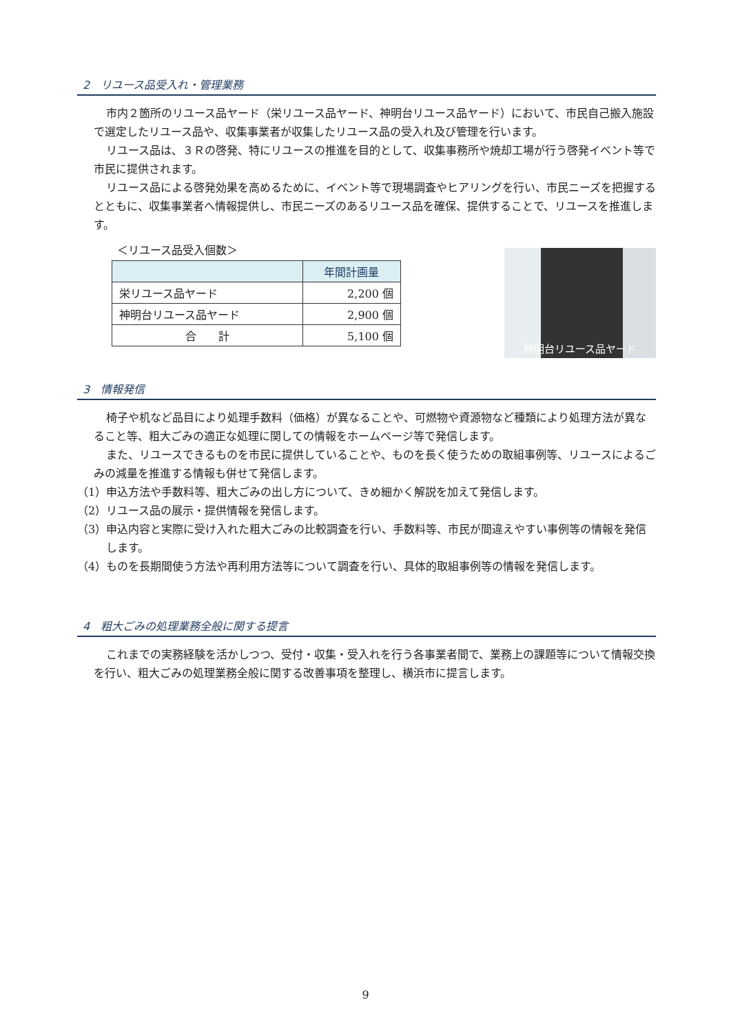2　リユース品受入れ・管理業務
市内２箇所のリユース品ヤード（栄リユース品ヤード、神明台リユース品ヤード）において、市民自己搬入施設で選定したリユース品や、収集事業者が収集したリユース品の受入れ及び管理を行います。
リユース品は、３Ｒの啓発、特にリユースの推進を目的として、収集事務所や焼却工場が行う啓発イベント等で市民に提供されます。
リユース品による啓発効果を高めるために、イベント等で現場調査やヒアリングを行い、市民ニーズを把握するとともに、収集事業者へ情報提供し、市民ニーズのあるリユース品を確保、提供することで、リユースを推進します。
＜リユース品受入個数＞
| | 年間計画量 |
| --- | --- |
| 栄リユース品ヤード | 2,200 個 |
| 神明台リユース品ヤード | 2,900 個 |
| 合 計 | 5,100 個 |
神明台リユース品ヤード
3　情報発信
椅子や机など品目により処理手数料（価格）が異なることや、可燃物や資源物など種類により処理方法が異なること等、粗大ごみの適正な処理に関しての情報をホームページ等で発信します。
また、リユースできるものを市民に提供していることや、ものを長く使うための取組事例等、リユースによるごみの減量を推進する情報も併せて発信します。
（1）申込方法や手数料等、粗大ごみの出し方について、きめ細かく解説を加えて発信します。
（2）リユース品の展示・提供情報を発信します。
（3）申込内容と実際に受け入れた粗大ごみの比較調査を行い、手数料等、市民が間違えやすい事例等の情報を発信します。
（4）ものを長期間使う方法や再利用方法等について調査を行い、具体的取組事例等の情報を発信します。
4　粗大ごみの処理業務全般に関する提言
これまでの実務経験を活かしつつ、受付・収集・受入れを行う各事業者間で、業務上の課題等について情報交換を行い、粗大ごみの処理業務全般に関する改善事項を整理し、横浜市に提言します。
9